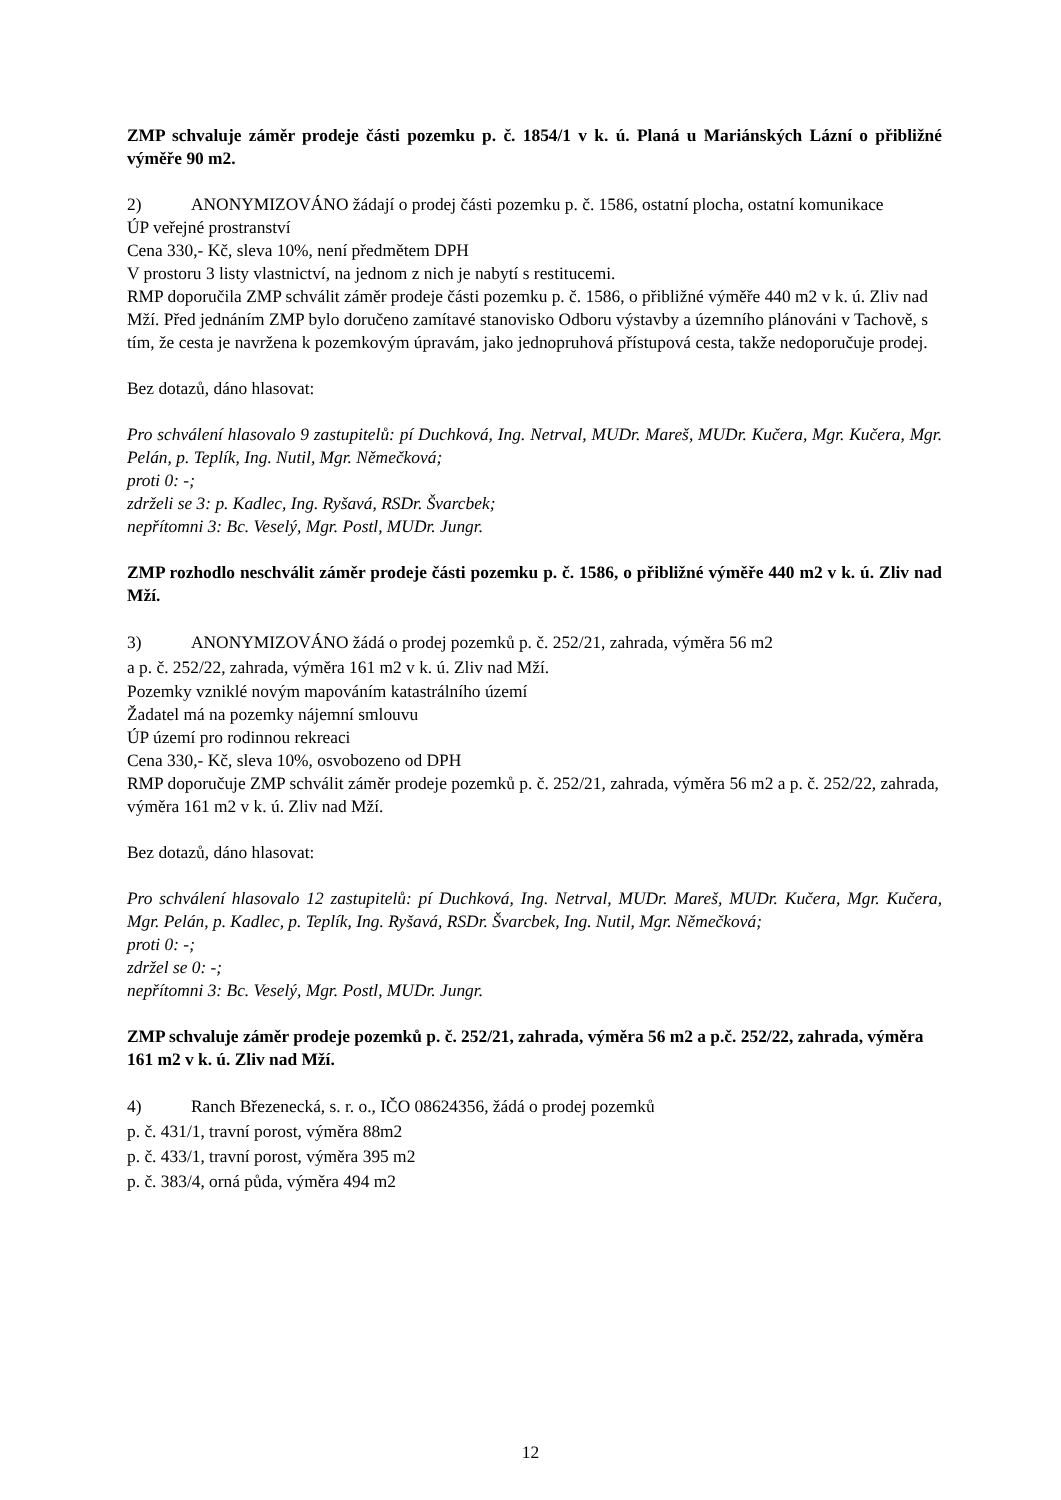ZMP schvaluje záměr prodeje části pozemku p. č. 1854/1 v k. ú. Planá u Mariánských Lázní o přibližné výměře 90 m2.
2) ANONYMIZOVÁNO žádají o prodej části pozemku p. č. 1586, ostatní plocha, ostatní komunikace
ÚP veřejné prostranství
Cena 330,- Kč, sleva 10%, není předmětem DPH
V prostoru 3 listy vlastnictví, na jednom z nich je nabytí s restitucemi.
RMP doporučila ZMP schválit záměr prodeje části pozemku p. č. 1586, o přibližné výměře 440 m2 v k. ú. Zliv nad Mží. Před jednáním ZMP bylo doručeno zamítavé stanovisko Odboru výstavby a územního plánováni v Tachově, s tím, že cesta je navržena k pozemkovým úpravám, jako jednopruhová přístupová cesta, takže nedoporučuje prodej.
Bez dotazů, dáno hlasovat:
Pro schválení hlasovalo 9 zastupitelů: pí Duchková, Ing. Netrval, MUDr. Mareš, MUDr. Kučera, Mgr. Kučera, Mgr. Pelán, p. Teplík, Ing. Nutil, Mgr. Němečková;
proti 0: -;
zdrželi se 3: p. Kadlec, Ing. Ryšavá, RSDr. Švarcbek;
nepřítomni 3: Bc. Veselý, Mgr. Postl, MUDr. Jungr.
ZMP rozhodlo neschválit záměr prodeje části pozemku p. č. 1586, o přibližné výměře 440 m2 v k. ú. Zliv nad Mží.
3) ANONYMIZOVÁNO žádá o prodej pozemků p. č. 252/21, zahrada, výměra 56 m2
a p. č. 252/22, zahrada, výměra 161 m2 v k. ú. Zliv nad Mží.
Pozemky vzniklé novým mapováním katastrálního území
Žadatel má na pozemky nájemní smlouvu
ÚP území pro rodinnou rekreaci
Cena 330,- Kč, sleva 10%, osvobozeno od DPH
RMP doporučuje ZMP schválit záměr prodeje pozemků p. č. 252/21, zahrada, výměra 56 m2 a p. č. 252/22, zahrada, výměra 161 m2 v k. ú. Zliv nad Mží.
Bez dotazů, dáno hlasovat:
Pro schválení hlasovalo 12 zastupitelů: pí Duchková, Ing. Netrval, MUDr. Mareš, MUDr. Kučera, Mgr. Kučera, Mgr. Pelán, p. Kadlec, p. Teplík, Ing. Ryšavá, RSDr. Švarcbek, Ing. Nutil, Mgr. Němečková;
proti 0: -;
zdržel se 0: -;
nepřítomni 3: Bc. Veselý, Mgr. Postl, MUDr. Jungr.
ZMP schvaluje záměr prodeje pozemků p. č. 252/21, zahrada, výměra 56 m2 a p.č. 252/22, zahrada, výměra 161 m2 v k. ú. Zliv nad Mží.
4) Ranch Březenecká, s. r. o., IČO 08624356, žádá o prodej pozemků
p. č. 431/1, travní porost, výměra 88m2
p. č. 433/1, travní porost, výměra 395 m2
p. č. 383/4, orná půda, výměra 494 m2
12